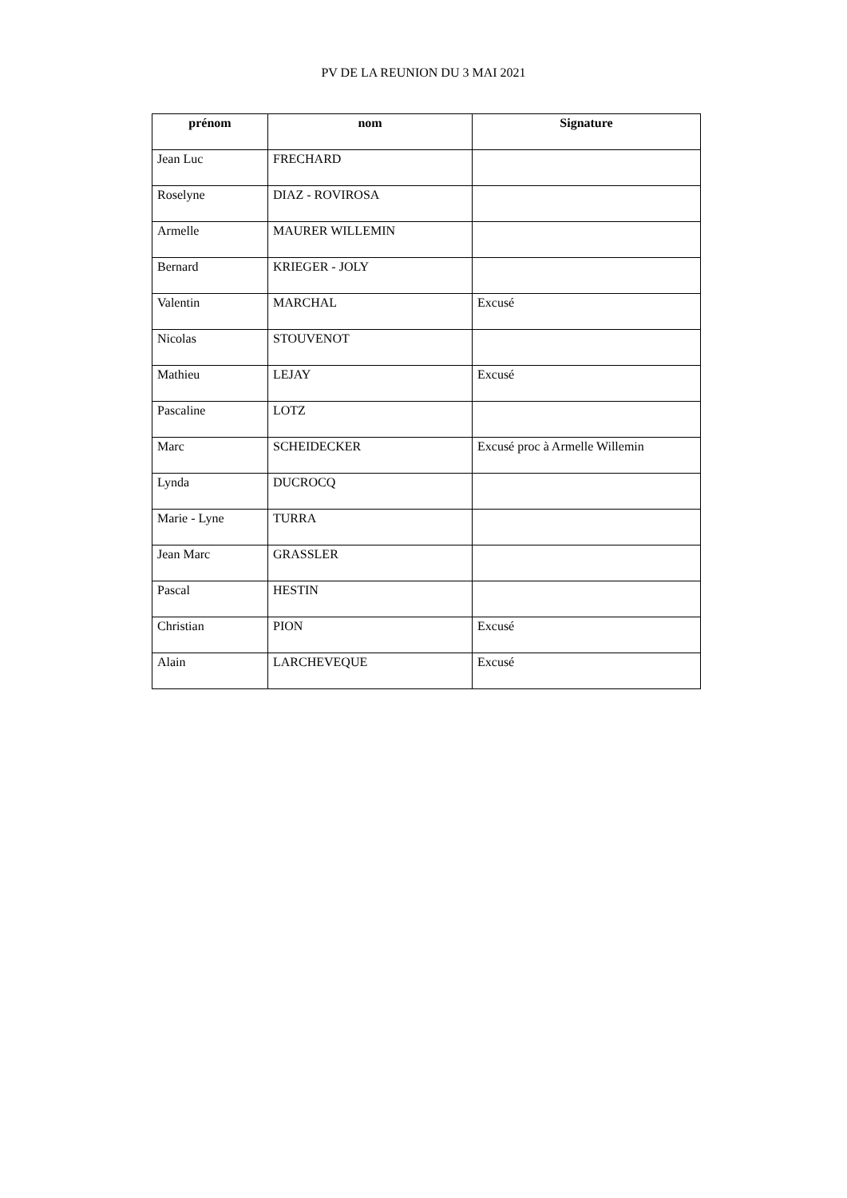PV DE LA REUNION DU 3 MAI 2021
| prénom | nom | Signature |
| --- | --- | --- |
| Jean Luc | FRECHARD | |
| Roselyne | DIAZ - ROVIROSA | |
| Armelle | MAURER WILLEMIN | |
| Bernard | KRIEGER - JOLY | |
| Valentin | MARCHAL | Excusé |
| Nicolas | STOUVENOT | |
| Mathieu | LEJAY | Excusé |
| Pascaline | LOTZ | |
| Marc | SCHEIDECKER | Excusé proc à Armelle Willemin |
| Lynda | DUCROCQ | |
| Marie - Lyne | TURRA | |
| Jean Marc | GRASSLER | |
| Pascal | HESTIN | |
| Christian | PION | Excusé |
| Alain | LARCHEVEQUE | Excusé |